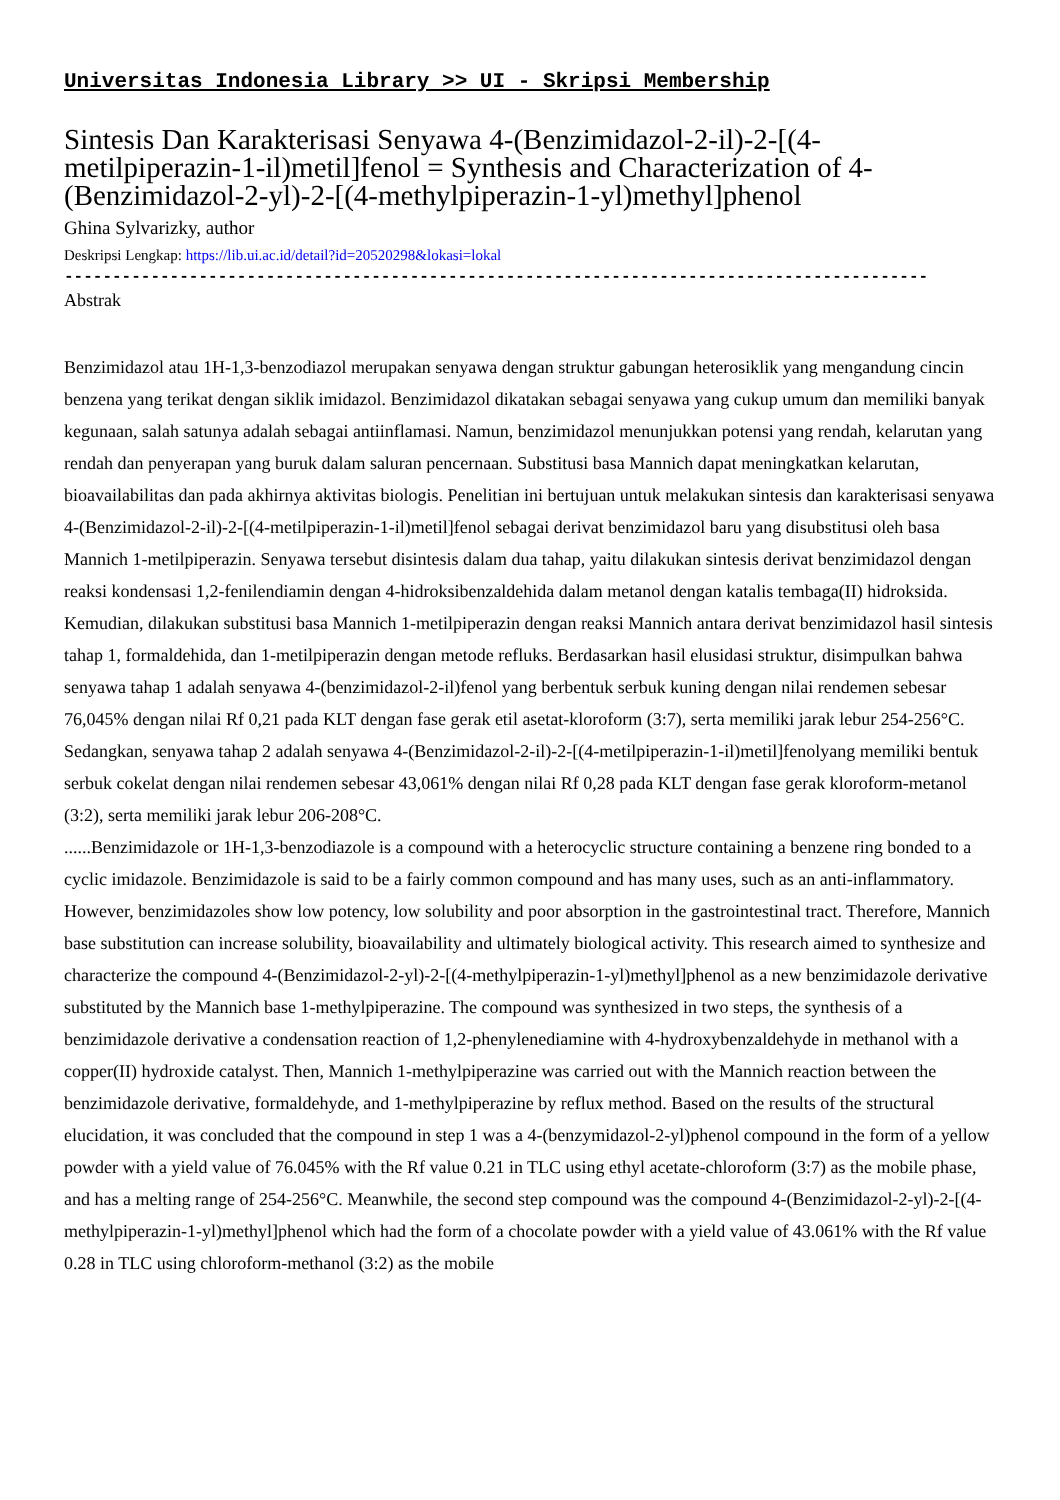Universitas Indonesia Library >> UI - Skripsi Membership
Sintesis Dan Karakterisasi Senyawa 4-(Benzimidazol-2-il)-2-[(4-metilpiperazin-1-il)metil]fenol = Synthesis and Characterization of 4-(Benzimidazol-2-yl)-2-[(4-methylpiperazin-1-yl)methyl]phenol
Ghina Sylvarizky, author
Deskripsi Lengkap: https://lib.ui.ac.id/detail?id=20520298&lokasi=lokal
------------------------------------------------------------------------------------------
Abstrak
Benzimidazol atau 1H-1,3-benzodiazol merupakan senyawa dengan struktur gabungan heterosiklik yang mengandung cincin benzena yang terikat dengan siklik imidazol. Benzimidazol dikatakan sebagai senyawa yang cukup umum dan memiliki banyak kegunaan, salah satunya adalah sebagai antiinflamasi. Namun, benzimidazol menunjukkan potensi yang rendah, kelarutan yang rendah dan penyerapan yang buruk dalam saluran pencernaan. Substitusi basa Mannich dapat meningkatkan kelarutan, bioavailabilitas dan pada akhirnya aktivitas biologis. Penelitian ini bertujuan untuk melakukan sintesis dan karakterisasi senyawa 4-(Benzimidazol-2-il)-2-[(4-metilpiperazin-1-il)metil]fenol sebagai derivat benzimidazol baru yang disubstitusi oleh basa Mannich 1-metilpiperazin. Senyawa tersebut disintesis dalam dua tahap, yaitu dilakukan sintesis derivat benzimidazol dengan reaksi kondensasi 1,2-fenilendiamin dengan 4-hidroksibenzaldehida dalam metanol dengan katalis tembaga(II) hidroksida. Kemudian, dilakukan substitusi basa Mannich 1-metilpiperazin dengan reaksi Mannich antara derivat benzimidazol hasil sintesis tahap 1, formaldehida, dan 1-metilpiperazin dengan metode refluks. Berdasarkan hasil elusidasi struktur, disimpulkan bahwa senyawa tahap 1 adalah senyawa 4-(benzimidazol-2-il)fenol yang berbentuk serbuk kuning dengan nilai rendemen sebesar 76,045% dengan nilai Rf 0,21 pada KLT dengan fase gerak etil asetat-kloroform (3:7), serta memiliki jarak lebur 254-256°C. Sedangkan, senyawa tahap 2 adalah senyawa 4-(Benzimidazol-2-il)-2-[(4-metilpiperazin-1-il)metil]fenolyang memiliki bentuk serbuk cokelat dengan nilai rendemen sebesar 43,061% dengan nilai Rf 0,28 pada KLT dengan fase gerak kloroform-metanol (3:2), serta memiliki jarak lebur 206-208°C.
......Benzimidazole or 1H-1,3-benzodiazole is a compound with a heterocyclic structure containing a benzene ring bonded to a cyclic imidazole. Benzimidazole is said to be a fairly common compound and has many uses, such as an anti-inflammatory. However, benzimidazoles show low potency, low solubility and poor absorption in the gastrointestinal tract. Therefore, Mannich base substitution can increase solubility, bioavailability and ultimately biological activity. This research aimed to synthesize and characterize the compound 4-(Benzimidazol-2-yl)-2-[(4-methylpiperazin-1-yl)methyl]phenol as a new benzimidazole derivative substituted by the Mannich base 1-methylpiperazine. The compound was synthesized in two steps, the synthesis of a benzimidazole derivative a condensation reaction of 1,2-phenylenediamine with 4-hydroxybenzaldehyde in methanol with a copper(II) hydroxide catalyst. Then, Mannich 1-methylpiperazine was carried out with the Mannich reaction between the benzimidazole derivative, formaldehyde, and 1-methylpiperazine by reflux method. Based on the results of the structural elucidation, it was concluded that the compound in step 1 was a 4-(benzymidazol-2-yl)phenol compound in the form of a yellow powder with a yield value of 76.045% with the Rf value 0.21 in TLC using ethyl acetate-chloroform (3:7) as the mobile phase, and has a melting range of 254-256°C. Meanwhile, the second step compound was the compound 4-(Benzimidazol-2-yl)-2-[(4-methylpiperazin-1-yl)methyl]phenol which had the form of a chocolate powder with a yield value of 43.061% with the Rf value 0.28 in TLC using chloroform-methanol (3:2) as the mobile